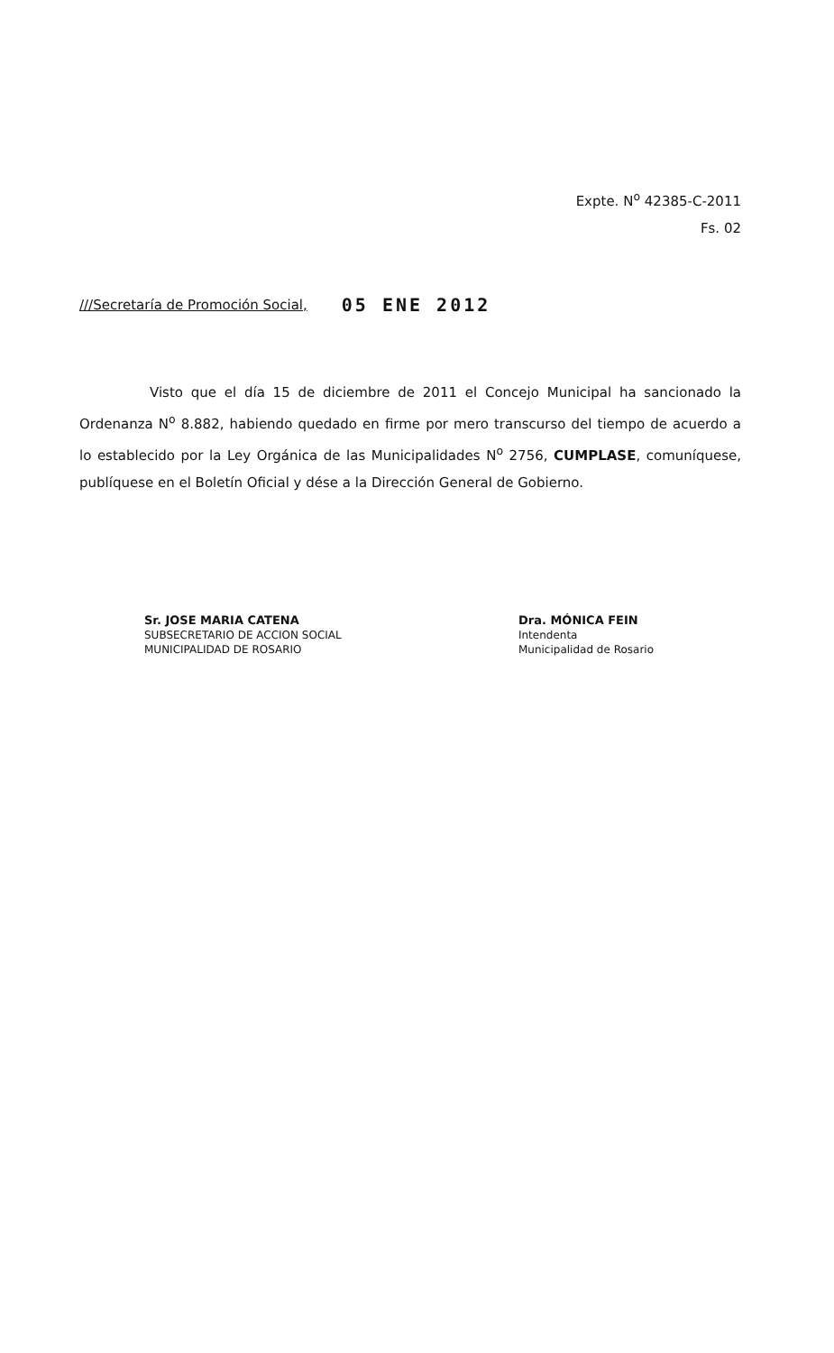Expte. N<sup>o</sup> 42385-C-2011
Fs. 02
///Secretaría de Promoción Social, 05 ENE 2012
Visto que el día 15 de diciembre de 2011 el Concejo Municipal ha sancionado la Ordenanza N<sup>o</sup> 8.882, habiendo quedado en firme por mero transcurso del tiempo de acuerdo a lo establecido por la Ley Orgánica de las Municipalidades N<sup>o</sup> 2756, CUMPLASE, comuníquese, publíquese en el Boletín Oficial y dése a la Dirección General de Gobierno.
Sr. JOSE MARIA CATENA
SUBSECRETARIO DE ACCION SOCIAL
MUNICIPALIDAD DE ROSARIO
Dra. MÓNICA FEIN
Intendenta
Municipalidad de Rosario